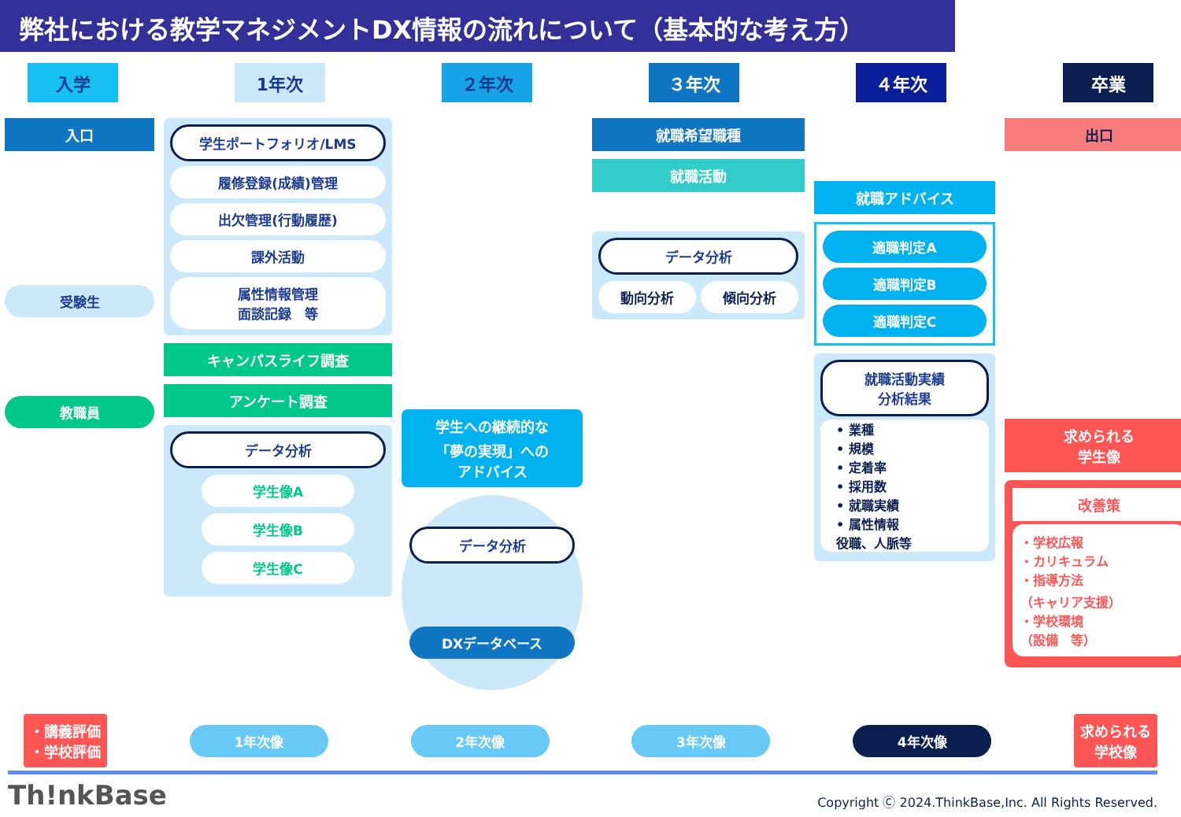弊社における教学マネジメントDX情報の流れについて（基本的な考え方）
入学 1年次 ２年次 ３年次 ４年次 卒業
入口
受験生
教職員
学生ポートフォリオ/LMS
履修登録(成績)管理
出欠管理(行動履歴)
課外活動
属性情報管理
面談記録　等
キャンパスライフ調査
アンケート調査
データ分析
学生像A
学生像B
学生像C
学生への継続的な
「夢の実現」への
アドバイス
データ分析
DXデータベース
就職希望職種
就職活動
データ分析
動向分析 傾向分析
就職アドバイス
適職判定A
適職判定B
適職判定C
就職活動実績
分析結果
• 業種
• 規模
• 定着率
• 採用数
• 就職実績
• 属性情報
役職、人脈等
出口
求められる
学生像
改善策
・学校広報
・カリキュラム
・指導方法
（キャリア支援）
・学校環境
（設備　等）
・講義評価
・学校評価
1年次像 2年次像 3年次像 4年次像
求められる
学校像
Th!nkBase
Copyright Ⓒ 2024.ThinkBase,Inc. All Rights Reserved.